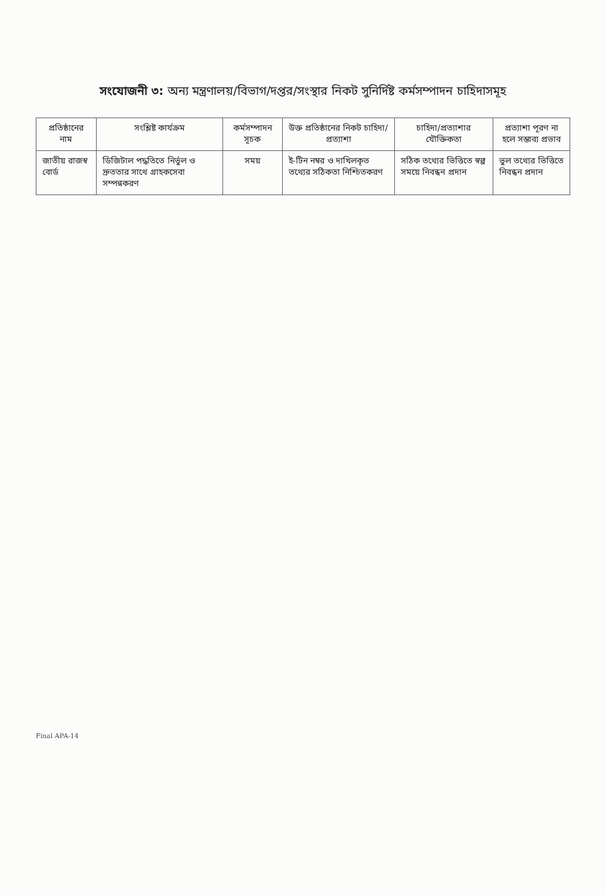সংযোজনী ৩: অন্য মন্ত্রণালয়/বিভাগ/দপ্তর/সংস্থার নিকট সুনির্দিষ্ট কর্মসম্পাদন চাহিদাসমূহ
| প্রতিষ্ঠানের নাম | সংশ্লিষ্ট কার্যক্রম | কর্মসম্পাদন সূচক | উক্ত প্রতিষ্ঠানের নিকট চাহিদা/প্রত্যাশা | চাহিদা/প্রত্যাশার যৌক্তিকতা | প্রত্যাশা পূরণ না হলে সম্ভাব্য প্রভাব |
| --- | --- | --- | --- | --- | --- |
| জাতীয় রাজস্ব বোর্ড | ডিজিটাল পদ্ধতিতে নির্ভুল ও দ্রুততার সাথে গ্রাহকসেবা সম্পন্নকরণ | সময় | ই-টিন নম্বর ও দাখিলকৃত তথ্যের সঠিকতা নিশ্চিতকরণ | সঠিক তথ্যের ভিত্তিতে স্বল্প সময়ে নিবন্ধন প্রদান | ভুল তথ্যের ভিত্তিতে নিবন্ধন প্রদান |
Final APA-14